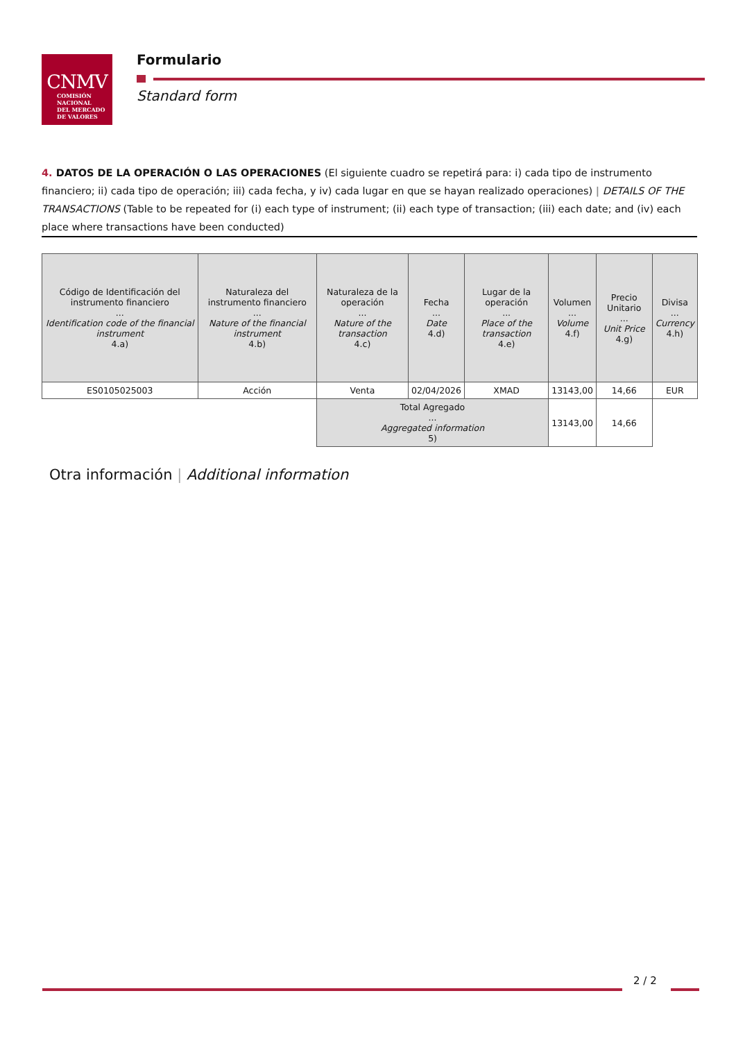CNMV
COMISIÓN
NACIONAL
DEL MERCADO
DE VALORES
Formulario
Standard form
4. DATOS DE LA OPERACIÓN O LAS OPERACIONES (El siguiente cuadro se repetirá para: i) cada tipo de instrumento financiero; ii) cada tipo de operación; iii) cada fecha, y iv) cada lugar en que se hayan realizado operaciones) | DETAILS OF THE TRANSACTIONS (Table to be repeated for (i) each type of instrument; (ii) each type of transaction; (iii) each date; and (iv) each place where transactions have been conducted)
| Código de Identificación del instrumento financiero ... Identification code of the financial instrument 4.a) | Naturaleza del instrumento financiero ... Nature of the financial instrument 4.b) | Naturaleza de la operación ... Nature of the transaction 4.c) | Fecha ... Date 4.d) | Lugar de la operación ... Place of the transaction 4.e) | Volumen ... Volume 4.f) | Precio Unitario ... Unit Price 4.g) | Divisa ... Currency 4.h) |
| --- | --- | --- | --- | --- | --- | --- | --- |
| ES0105025003 | Acción | Venta | 02/04/2026 | XMAD | 13143,00 | 14,66 | EUR |
| | | Total Agregado ... Aggregated information 5) | | | 13143,00 | 14,66 | |
Otra información | Additional information
2 / 2